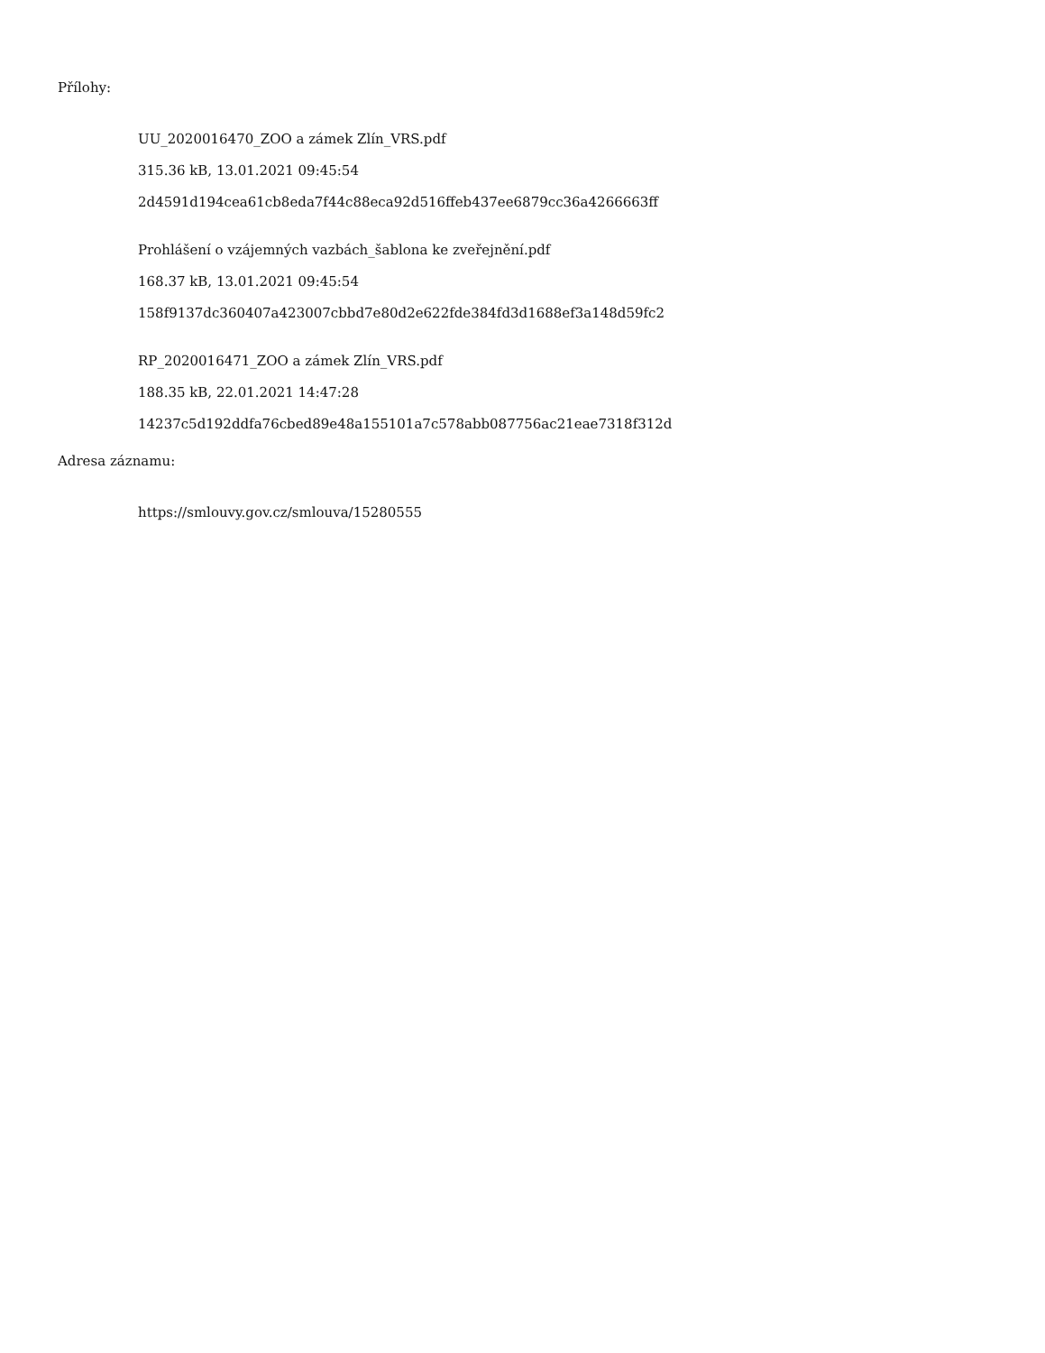Přílohy:
UU_2020016470_ZOO a zámek Zlín_VRS.pdf
315.36 kB, 13.01.2021 09:45:54
2d4591d194cea61cb8eda7f44c88eca92d516ffeb437ee6879cc36a4266663ff
Prohlášení o vzájemných vazbách_šablona ke zveřejnění.pdf
168.37 kB, 13.01.2021 09:45:54
158f9137dc360407a423007cbbd7e80d2e622fde384fd3d1688ef3a148d59fc2
RP_2020016471_ZOO a zámek Zlín_VRS.pdf
188.35 kB, 22.01.2021 14:47:28
14237c5d192ddfa76cbed89e48a155101a7c578abb087756ac21eae7318f312d
Adresa záznamu:
https://smlouvy.gov.cz/smlouva/15280555